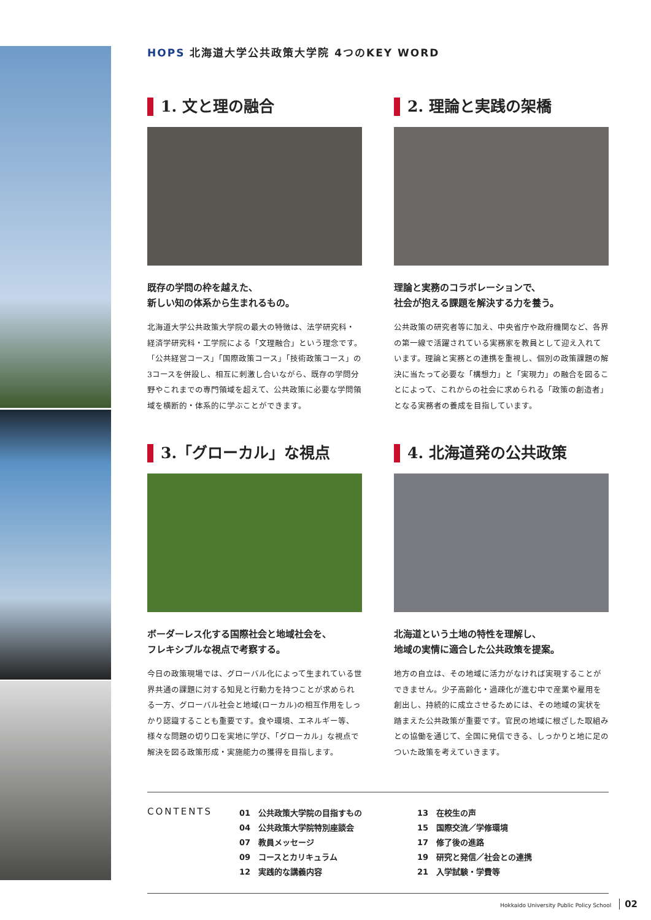HOPS 北海道大学公共政策大学院 4つのKEY WORD
1. 文と理の融合
既存の学問の枠を越えた、
新しい知の体系から生まれるもの。
北海道大学公共政策大学院の最大の特徴は、法学研究科・経済学研究科・工学院による「文理融合」という理念です。「公共経営コース」「国際政策コース」「技術政策コース」の3コースを併設し、相互に刺激し合いながら、既存の学問分野やこれまでの専門領域を超えて、公共政策に必要な学問領域を横断的・体系的に学ぶことができます。
2. 理論と実践の架橋
理論と実務のコラボレーションで、
社会が抱える課題を解決する力を養う。
公共政策の研究者等に加え、中央省庁や政府機関など、各界の第一線で活躍されている実務家を教員として迎え入れています。理論と実務との連携を重視し、個別の政策課題の解決に当たって必要な「構想力」と「実現力」の融合を図ることによって、これからの社会に求められる「政策の創造者」となる実務者の養成を目指しています。
3.「グローカル」な視点
ボーダーレス化する国際社会と地域社会を、
フレキシブルな視点で考察する。
今日の政策現場では、グローバル化によって生まれている世界共通の課題に対する知見と行動力を持つことが求められる一方、グローバル社会と地域(ローカル)の相互作用をしっかり認識することも重要です。食や環境、エネルギー等、様々な問題の切り口を実地に学び、「グローカル」な視点で解決を図る政策形成・実施能力の獲得を目指します。
4. 北海道発の公共政策
北海道という土地の特性を理解し、
地域の実情に適合した公共政策を提案。
地方の自立は、その地域に活力がなければ実現することができません。少子高齢化・過疎化が進む中で産業や雇用を創出し、持続的に成立させるためには、その地域の実状を踏まえた公共政策が重要です。官民の地域に根ざした取組みとの協働を通じて、全国に発信できる、しっかりと地に足のついた政策を考えていきます。
CONTENTS
01　公共政策大学院の目指すもの
04　公共政策大学院特別座談会
07　教員メッセージ
09　コースとカリキュラム
12　実践的な講義内容
13　在校生の声
15　国際交流／学修環境
17　修了後の進路
19　研究と発信／社会との連携
21　入学試験・学費等
Hokkaido University Public Policy School 02